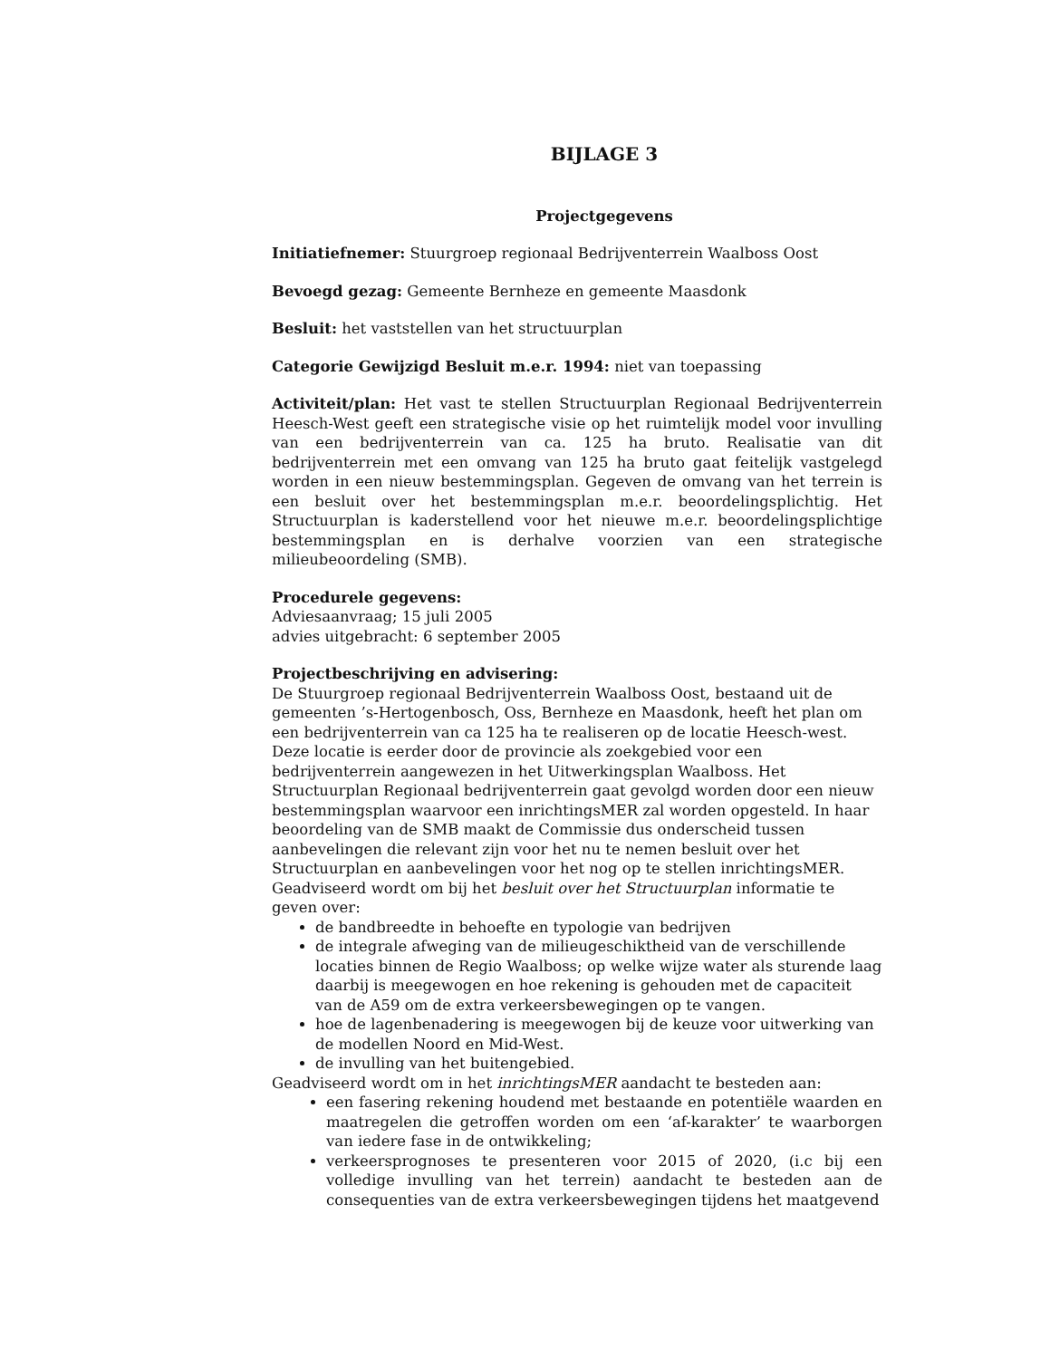BIJLAGE 3
Projectgegevens
Initiatiefnemer: Stuurgroep regionaal Bedrijventerrein Waalboss Oost
Bevoegd gezag: Gemeente Bernheze en gemeente Maasdonk
Besluit: het vaststellen van het structuurplan
Categorie Gewijzigd Besluit m.e.r. 1994: niet van toepassing
Activiteit/plan: Het vast te stellen Structuurplan Regionaal Bedrijventerrein Heesch-West geeft een strategische visie op het ruimtelijk model voor invulling van een bedrijventerrein van ca. 125 ha bruto. Realisatie van dit bedrijventerrein met een omvang van 125 ha bruto gaat feitelijk vastgelegd worden in een nieuw bestemmingsplan. Gegeven de omvang van het terrein is een besluit over het bestemmingsplan m.e.r. beoordelingsplichtig. Het Structuurplan is kaderstellend voor het nieuwe m.e.r. beoordelingsplichtige bestemmingsplan en is derhalve voorzien van een strategische milieubeoordeling (SMB).
Procedurele gegevens:
Adviesaanvraag; 15 juli 2005
advies uitgebracht: 6 september 2005
Projectbeschrijving en advisering:
De Stuurgroep regionaal Bedrijventerrein Waalboss Oost, bestaand uit de gemeenten ’s-Hertogenbosch, Oss, Bernheze en Maasdonk, heeft het plan om een bedrijventerrein van ca 125 ha te realiseren op de locatie Heesch-west. Deze locatie is eerder door de provincie als zoekgebied voor een bedrijventerrein aangewezen in het Uitwerkingsplan Waalboss. Het Structuurplan Regionaal bedrijventerrein gaat gevolgd worden door een nieuw bestemmingsplan waarvoor een inrichtingsMER zal worden opgesteld. In haar beoordeling van de SMB maakt de Commissie dus onderscheid tussen aanbevelingen die relevant zijn voor het nu te nemen besluit over het Structuurplan en aanbevelingen voor het nog op te stellen inrichtingsMER.
Geadviseerd wordt om bij het besluit over het Structuurplan informatie te geven over:
de bandbreedte in behoefte en typologie van bedrijven
de integrale afweging van de milieugeschiktheid van de verschillende locaties binnen de Regio Waalboss; op welke wijze water als sturende laag daarbij is meegewogen en hoe rekening is gehouden met de capaciteit van de A59 om de extra verkeersbewegingen op te vangen.
hoe de lagenbenadering is meegewogen bij de keuze voor uitwerking van de modellen Noord en Mid-West.
de invulling van het buitengebied.
Geadviseerd wordt om in het inrichtingsMER aandacht te besteden aan:
een fasering rekening houdend met bestaande en potentiële waarden en maatregelen die getroffen worden om een ‘af-karakter’ te waarborgen van iedere fase in de ontwikkeling;
verkeersprognoses te presenteren voor 2015 of 2020, (i.c bij een volledige invulling van het terrein) aandacht te besteden aan de consequenties van de extra verkeersbewegingen tijdens het maatgevend